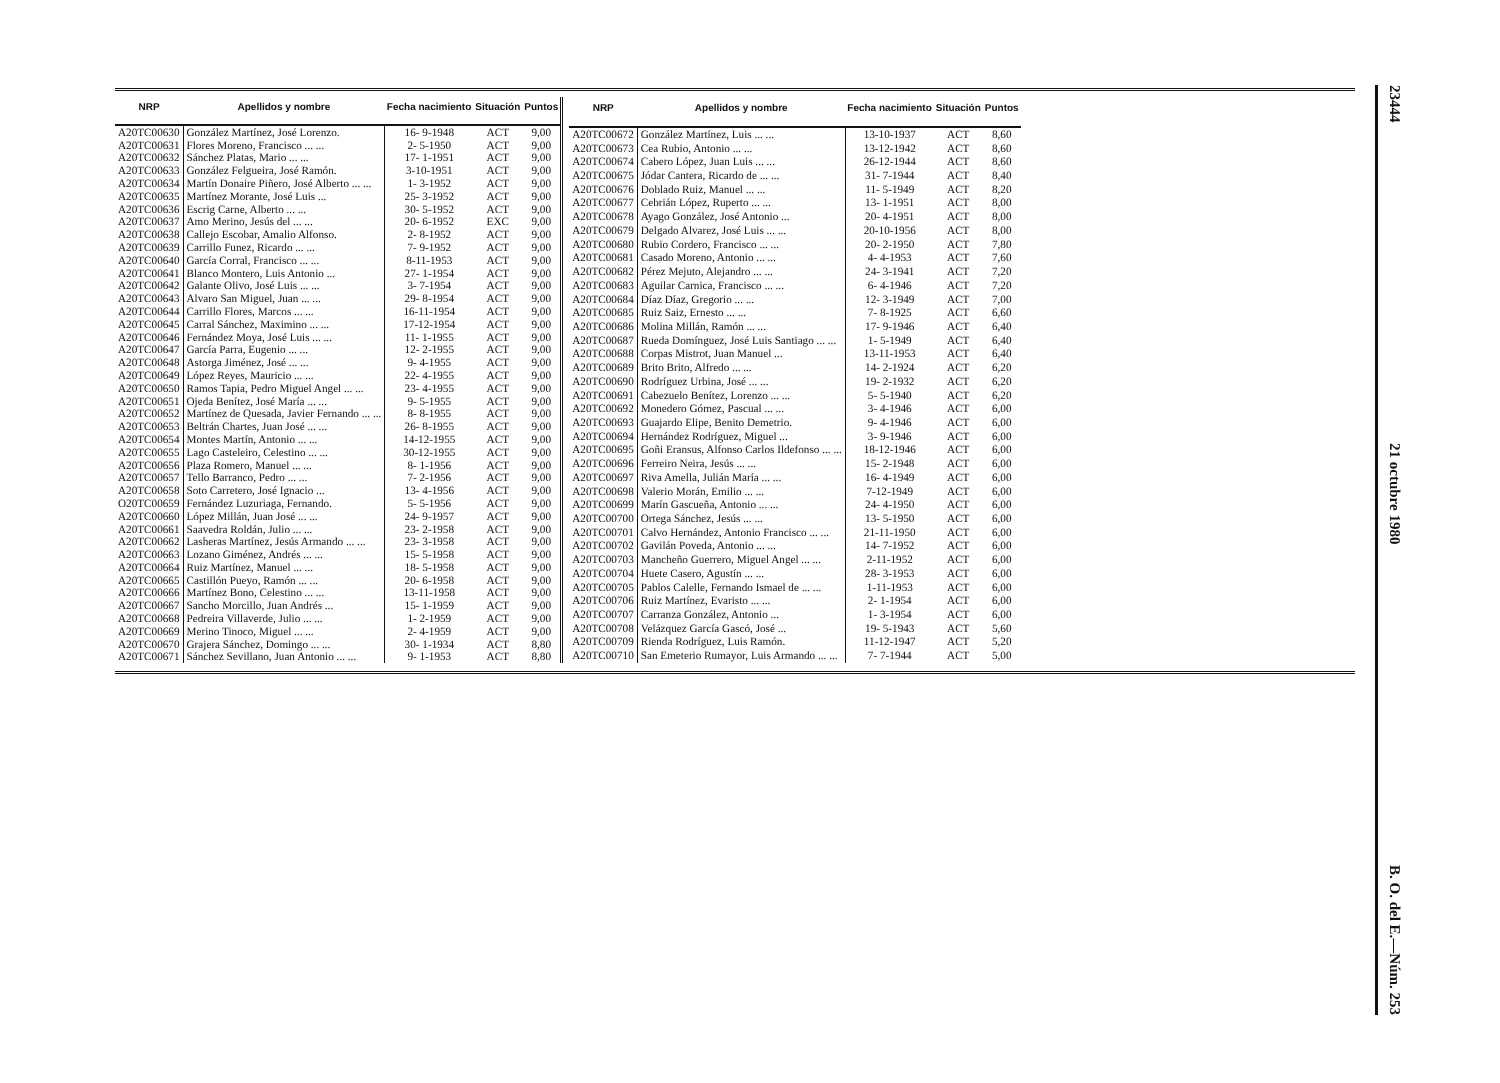| NRP | Apellidos y nombre | Fecha nacimiento | Situación | Puntos |
| --- | --- | --- | --- | --- |
| A20TC00630 | González Martínez, José Lorenzo. | 16- 9-1948 | ACT | 9,00 |
| A20TC00631 | Flores Moreno, Francisco ... ... | 2- 5-1950 | ACT | 9,00 |
| A20TC00632 | Sánchez Platas, Mario ... ... | 17- 1-1951 | ACT | 9,00 |
| A20TC00633 | González Felgueira, José Ramón. | 3-10-1951 | ACT | 9,00 |
| A20TC00634 | Martín Donaire Piñero, José Alberto ... ... | 1- 3-1952 | ACT | 9,00 |
| A20TC00635 | Martínez Morante, José Luis ... | 25- 3-1952 | ACT | 9,00 |
| A20TC00636 | Escrig Carne, Alberto ... ... | 30- 5-1952 | ACT | 9,00 |
| A20TC00637 | Amo Merino, Jesús del ... ... | 20- 6-1952 | EXC | 9,00 |
| A20TC00638 | Callejo Escobar, Amalio Alfonso. | 2- 8-1952 | ACT | 9,00 |
| A20TC00639 | Carrillo Funez, Ricardo ... ... | 7- 9-1952 | ACT | 9,00 |
| A20TC00640 | García Corral, Francisco ... ... | 8-11-1953 | ACT | 9,00 |
| A20TC00641 | Blanco Montero, Luis Antonio ... | 27- 1-1954 | ACT | 9,00 |
| A20TC00642 | Galante Olivo, José Luis ... ... | 3- 7-1954 | ACT | 9,00 |
| A20TC00643 | Alvaro San Miguel, Juan ... ... | 29- 8-1954 | ACT | 9,00 |
| A20TC00644 | Carrillo Flores, Marcos ... ... | 16-11-1954 | ACT | 9,00 |
| A20TC00645 | Carral Sánchez, Maximino ... ... | 17-12-1954 | ACT | 9,00 |
| A20TC00646 | Fernández Moya, José Luis ... ... | 11- 1-1955 | ACT | 9,00 |
| A20TC00647 | García Parra, Eugenio ... ... | 12- 2-1955 | ACT | 9,00 |
| A20TC00648 | Astorga Jiménez, José ... ... | 9- 4-1955 | ACT | 9,00 |
| A20TC00649 | López Reyes, Mauricio ... ... | 22- 4-1955 | ACT | 9,00 |
| A20TC00650 | Ramos Tapia, Pedro Miguel Angel ... ... | 23- 4-1955 | ACT | 9,00 |
| A20TC00651 | Ojeda Benítez, José María ... ... | 9- 5-1955 | ACT | 9,00 |
| A20TC00652 | Martínez de Quesada, Javier Fernando ... ... | 8- 8-1955 | ACT | 9,00 |
| A20TC00653 | Beltrán Chartes, Juan José ... ... | 26- 8-1955 | ACT | 9,00 |
| A20TC00654 | Montes Martín, Antonio ... ... | 14-12-1955 | ACT | 9,00 |
| A20TC00655 | Lago Casteleiro, Celestino ... ... | 30-12-1955 | ACT | 9,00 |
| A20TC00656 | Plaza Romero, Manuel ... ... | 8- 1-1956 | ACT | 9,00 |
| A20TC00657 | Tello Barranco, Pedro ... ... | 7- 2-1956 | ACT | 9,00 |
| A20TC00658 | Soto Carretero, José Ignacio ... | 13- 4-1956 | ACT | 9,00 |
| O20TC00659 | Fernández Luzuriaga, Fernando. | 5- 5-1956 | ACT | 9,00 |
| A20TC00660 | López Millán, Juan José ... ... | 24- 9-1957 | ACT | 9,00 |
| A20TC00661 | Saavedra Roldán, Julio ... ... | 23- 2-1958 | ACT | 9,00 |
| A20TC00662 | Lasheras Martínez, Jesús Armando ... ... | 23- 3-1958 | ACT | 9,00 |
| A20TC00663 | Lozano Giménez, Andrés ... ... | 15- 5-1958 | ACT | 9,00 |
| A20TC00664 | Ruiz Martínez, Manuel ... ... | 18- 5-1958 | ACT | 9,00 |
| A20TC00665 | Castillón Pueyo, Ramón ... ... | 20- 6-1958 | ACT | 9,00 |
| A20TC00666 | Martínez Bono, Celestino ... ... | 13-11-1958 | ACT | 9,00 |
| A20TC00667 | Sancho Morcillo, Juan Andrés ... | 15- 1-1959 | ACT | 9,00 |
| A20TC00668 | Pedreira Villaverde, Julio ... ... | 1- 2-1959 | ACT | 9,00 |
| A20TC00669 | Merino Tinoco, Miguel ... ... | 2- 4-1959 | ACT | 9,00 |
| A20TC00670 | Grajera Sánchez, Domingo ... ... | 30- 1-1934 | ACT | 8,80 |
| A20TC00671 | Sánchez Sevillano, Juan Antonio ... ... | 9- 1-1953 | ACT | 8,80 |
| NRP | Apellidos y nombre | Fecha nacimiento | Situación | Puntos |
| --- | --- | --- | --- | --- |
| A20TC00672 | González Martínez, Luis ... ... | 13-10-1937 | ACT | 8,60 |
| A20TC00673 | Cea Rubio, Antonio ... ... | 13-12-1942 | ACT | 8,60 |
| A20TC00674 | Cabero López, Juan Luis ... ... | 26-12-1944 | ACT | 8,60 |
| A20TC00675 | Jódar Cantera, Ricardo de ... ... | 31- 7-1944 | ACT | 8,40 |
| A20TC00676 | Doblado Ruiz, Manuel ... ... | 11- 5-1949 | ACT | 8,20 |
| A20TC00677 | Cebrián López, Ruperto ... ... | 13- 1-1951 | ACT | 8,00 |
| A20TC00678 | Ayago González, José Antonio ... | 20- 4-1951 | ACT | 8,00 |
| A20TC00679 | Delgado Alvarez, José Luis ... ... | 20-10-1956 | ACT | 8,00 |
| A20TC00680 | Rubio Cordero, Francisco ... ... | 20- 2-1950 | ACT | 7,80 |
| A20TC00681 | Casado Moreno, Antonio ... ... | 4- 4-1953 | ACT | 7,60 |
| A20TC00682 | Pérez Mejuto, Alejandro ... ... | 24- 3-1941 | ACT | 7,20 |
| A20TC00683 | Aguilar Carnica, Francisco ... ... | 6- 4-1946 | ACT | 7,20 |
| A20TC00684 | Díaz Díaz, Gregorio ... ... | 12- 3-1949 | ACT | 7,00 |
| A20TC00685 | Ruiz Saiz, Ernesto ... ... | 7- 8-1925 | ACT | 6,60 |
| A20TC00686 | Molina Millán, Ramón ... ... | 17- 9-1946 | ACT | 6,40 |
| A20TC00687 | Rueda Domínguez, José Luis Santiago ... ... | 1- 5-1949 | ACT | 6,40 |
| A20TC00688 | Corpas Mistrot, Juan Manuel ... | 13-11-1953 | ACT | 6,40 |
| A20TC00689 | Brito Brito, Alfredo ... ... | 14- 2-1924 | ACT | 6,20 |
| A20TC00690 | Rodríguez Urbina, José ... ... | 19- 2-1932 | ACT | 6,20 |
| A20TC00691 | Cabezuelo Benítez, Lorenzo ... ... | 5- 5-1940 | ACT | 6,20 |
| A20TC00692 | Monedero Gómez, Pascual ... ... | 3- 4-1946 | ACT | 6,00 |
| A20TC00693 | Guajardo Elipe, Benito Demetrio. | 9- 4-1946 | ACT | 6,00 |
| A20TC00694 | Hernández Rodríguez, Miguel ... | 3- 9-1946 | ACT | 6,00 |
| A20TC00695 | Goñi Eransus, Alfonso Carlos Ildefonso ... ... | 18-12-1946 | ACT | 6,00 |
| A20TC00696 | Ferreiro Neira, Jesús ... ... | 15- 2-1948 | ACT | 6,00 |
| A20TC00697 | Riva Amella, Julián María ... ... | 16- 4-1949 | ACT | 6,00 |
| A20TC00698 | Valerio Morán, Emilio ... ... | 7-12-1949 | ACT | 6,00 |
| A20TC00699 | Marín Gascueña, Antonio ... ... | 24- 4-1950 | ACT | 6,00 |
| A20TC00700 | Ortega Sánchez, Jesús ... ... | 13- 5-1950 | ACT | 6,00 |
| A20TC00701 | Calvo Hernández, Antonio Francisco ... ... | 21-11-1950 | ACT | 6,00 |
| A20TC00702 | Gavilán Poveda, Antonio ... ... | 14- 7-1952 | ACT | 6,00 |
| A20TC00703 | Mancheño Guerrero, Miguel Angel ... ... | 2-11-1952 | ACT | 6,00 |
| A20TC00704 | Huete Casero, Agustín ... ... | 28- 3-1953 | ACT | 6,00 |
| A20TC00705 | Pablos Calelle, Fernando Ismael de ... ... | 1-11-1953 | ACT | 6,00 |
| A20TC00706 | Ruiz Martínez, Evaristo ... ... | 2- 1-1954 | ACT | 6,00 |
| A20TC00707 | Carranza González, Antonio ... | 1- 3-1954 | ACT | 6,00 |
| A20TC00708 | Velázquez García Gascó, José ... | 19- 5-1943 | ACT | 5,60 |
| A20TC00709 | Rienda Rodríguez, Luis Ramón. | 11-12-1947 | ACT | 5,20 |
| A20TC00710 | San Emeterio Rumayor, Luis Armando ... ... | 7- 7-1944 | ACT | 5,00 |
23444 21 octubre 1980 B. O. del E.—Núm. 253